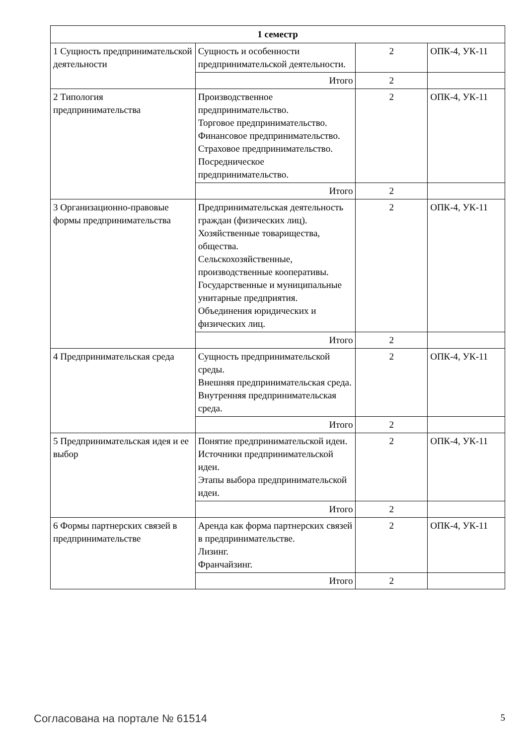| 1 семестр | | | |
| --- | --- | --- | --- |
| 1 Сущность предпринимательской деятельности | Сущность и особенности предпринимательской деятельности. | 2 | ОПК-4, УК-11 |
| | Итого | 2 | |
| 2 Типология предпринимательства | Производственное предпринимательство. Торговое предпринимательство. Финансовое предпринимательство. Страховое предпринимательство. Посредническое предпринимательство. | 2 | ОПК-4, УК-11 |
| | Итого | 2 | |
| 3 Организационно-правовые формы предпринимательства | Предпринимательская деятельность граждан (физических лиц). Хозяйственные товарищества, общества. Сельскохозяйственные, производственные кооперативы. Государственные и муниципальные унитарные предприятия. Объединения юридических и физических лиц. | 2 | ОПК-4, УК-11 |
| | Итого | 2 | |
| 4 Предпринимательская среда | Сущность предпринимательской среды. Внешняя предпринимательская среда. Внутренняя предпринимательская среда. | 2 | ОПК-4, УК-11 |
| | Итого | 2 | |
| 5 Предпринимательская идея и ее выбор | Понятие предпринимательской идеи. Источники предпринимательской идеи. Этапы выбора предпринимательской идеи. | 2 | ОПК-4, УК-11 |
| | Итого | 2 | |
| 6 Формы партнерских связей в предпринимательстве | Аренда как форма партнерских связей в предпринимательстве. Лизинг. Франчайзинг. | 2 | ОПК-4, УК-11 |
| | Итого | 2 | |
Согласована на портале № 61514 5